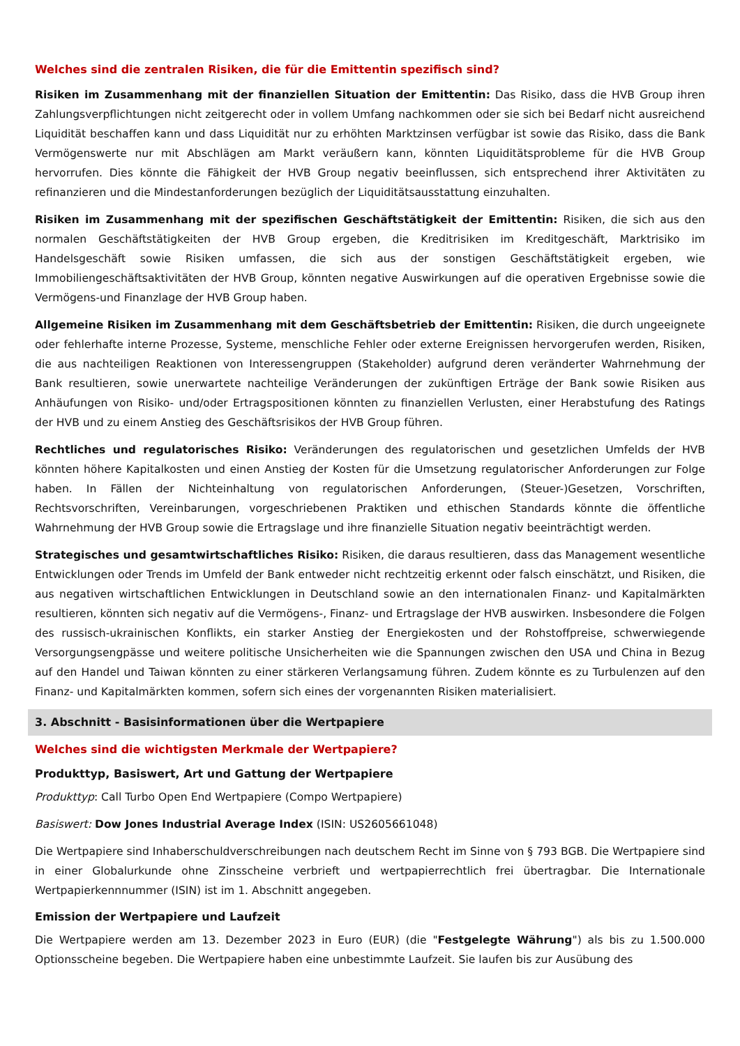Welches sind die zentralen Risiken, die für die Emittentin spezifisch sind?
Risiken im Zusammenhang mit der finanziellen Situation der Emittentin: Das Risiko, dass die HVB Group ihren Zahlungsverpflichtungen nicht zeitgerecht oder in vollem Umfang nachkommen oder sie sich bei Bedarf nicht ausreichend Liquidität beschaffen kann und dass Liquidität nur zu erhöhten Marktzinsen verfügbar ist sowie das Risiko, dass die Bank Vermögenswerte nur mit Abschlägen am Markt veräußern kann, könnten Liquiditätsprobleme für die HVB Group hervorrufen. Dies könnte die Fähigkeit der HVB Group negativ beeinflussen, sich entsprechend ihrer Aktivitäten zu refinanzieren und die Mindestanforderungen bezüglich der Liquiditätsausstattung einzuhalten.
Risiken im Zusammenhang mit der spezifischen Geschäftstätigkeit der Emittentin: Risiken, die sich aus den normalen Geschäftstätigkeiten der HVB Group ergeben, die Kreditrisiken im Kreditgeschäft, Marktrisiko im Handelsgeschäft sowie Risiken umfassen, die sich aus der sonstigen Geschäftstätigkeit ergeben, wie Immobiliengeschäftsaktivitäten der HVB Group, könnten negative Auswirkungen auf die operativen Ergebnisse sowie die Vermögens-und Finanzlage der HVB Group haben.
Allgemeine Risiken im Zusammenhang mit dem Geschäftsbetrieb der Emittentin: Risiken, die durch ungeeignete oder fehlerhafte interne Prozesse, Systeme, menschliche Fehler oder externe Ereignissen hervorgerufen werden, Risiken, die aus nachteiligen Reaktionen von Interessengruppen (Stakeholder) aufgrund deren veränderter Wahrnehmung der Bank resultieren, sowie unerwartete nachteilige Veränderungen der zukünftigen Erträge der Bank sowie Risiken aus Anhäufungen von Risiko- und/oder Ertragspositionen könnten zu finanziellen Verlusten, einer Herabstufung des Ratings der HVB und zu einem Anstieg des Geschäftsrisikos der HVB Group führen.
Rechtliches und regulatorisches Risiko: Veränderungen des regulatorischen und gesetzlichen Umfelds der HVB könnten höhere Kapitalkosten und einen Anstieg der Kosten für die Umsetzung regulatorischer Anforderungen zur Folge haben. In Fällen der Nichteinhaltung von regulatorischen Anforderungen, (Steuer-)Gesetzen, Vorschriften, Rechtsvorschriften, Vereinbarungen, vorgeschriebenen Praktiken und ethischen Standards könnte die öffentliche Wahrnehmung der HVB Group sowie die Ertragslage und ihre finanzielle Situation negativ beeinträchtigt werden.
Strategisches und gesamtwirtschaftliches Risiko: Risiken, die daraus resultieren, dass das Management wesentliche Entwicklungen oder Trends im Umfeld der Bank entweder nicht rechtzeitig erkennt oder falsch einschätzt, und Risiken, die aus negativen wirtschaftlichen Entwicklungen in Deutschland sowie an den internationalen Finanz- und Kapitalmärkten resultieren, könnten sich negativ auf die Vermögens-, Finanz- und Ertragslage der HVB auswirken. Insbesondere die Folgen des russisch-ukrainischen Konflikts, ein starker Anstieg der Energiekosten und der Rohstoffpreise, schwerwiegende Versorgungsengpässe und weitere politische Unsicherheiten wie die Spannungen zwischen den USA und China in Bezug auf den Handel und Taiwan könnten zu einer stärkeren Verlangsamung führen. Zudem könnte es zu Turbulenzen auf den Finanz- und Kapitalmärkten kommen, sofern sich eines der vorgenannten Risiken materialisiert.
3. Abschnitt - Basisinformationen über die Wertpapiere
Welches sind die wichtigsten Merkmale der Wertpapiere?
Produkttyp, Basiswert, Art und Gattung der Wertpapiere
Produkttyp: Call Turbo Open End Wertpapiere (Compo Wertpapiere)
Basiswert: Dow Jones Industrial Average Index (ISIN: US2605661048)
Die Wertpapiere sind Inhaberschuldverschreibungen nach deutschem Recht im Sinne von § 793 BGB. Die Wertpapiere sind in einer Globalurkunde ohne Zinsscheine verbrieft und wertpapierrechtlich frei übertragbar. Die Internationale Wertpapierkennnummer (ISIN) ist im 1. Abschnitt angegeben.
Emission der Wertpapiere und Laufzeit
Die Wertpapiere werden am 13. Dezember 2023 in Euro (EUR) (die "Festgelegte Währung") als bis zu 1.500.000 Optionsscheine begeben. Die Wertpapiere haben eine unbestimmte Laufzeit. Sie laufen bis zur Ausübung des